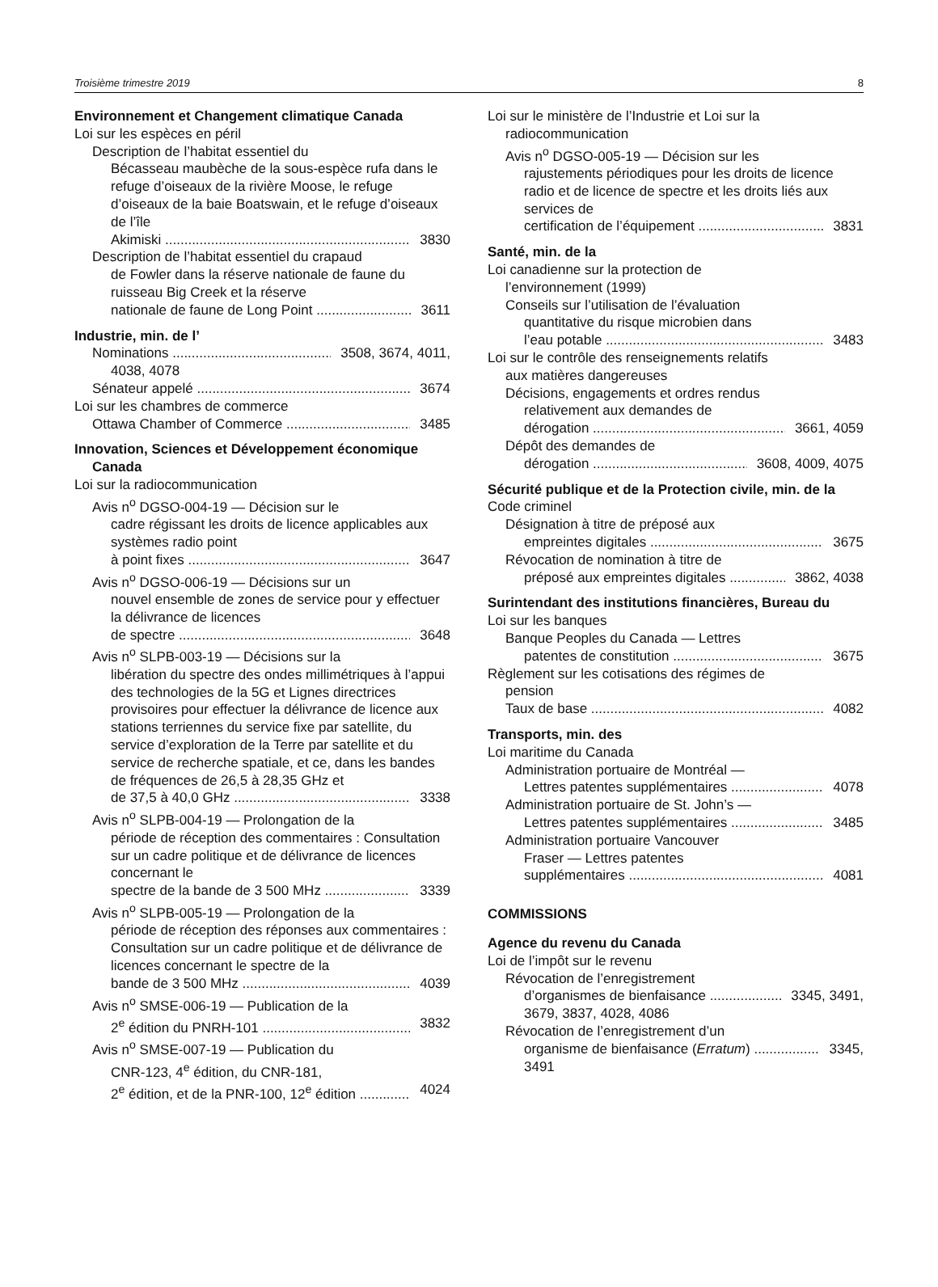Troisième trimestre 2019 8
Environnement et Changement climatique Canada
Loi sur les espèces en péril
Description de l’habitat essentiel du
Bécasseau maubèche de la sous-espèce rufa dans le refuge d’oiseaux de la rivière Moose, le refuge d’oiseaux de la baie Boatswain, et le refuge d’oiseaux de l’île
Akimiski 3830
Description de l’habitat essentiel du crapaud
de Fowler dans la réserve nationale de faune du ruisseau Big Creek et la réserve
nationale de faune de Long Point 3611
Industrie, min. de l’
Nominations 3508, 3674, 4011,
4038, 4078
Sénateur appelé 3674
Loi sur les chambres de commerce
Ottawa Chamber of Commerce 3485
Innovation, Sciences et Développement économique Canada
Loi sur la radiocommunication
Avis n<sup>o</sup> DGSO-004-19 — Décision sur le
cadre régissant les droits de licence applicables aux systèmes radio point
à point fixes 3647
Avis n<sup>o</sup> DGSO-006-19 — Décisions sur un
nouvel ensemble de zones de service pour y effectuer la délivrance de licences
de spectre 3648
Avis n<sup>o</sup> SLPB-003-19 — Décisions sur la
libération du spectre des ondes millimétriques à l’appui des technologies de la 5G et Lignes directrices provisoires pour effectuer la délivrance de licence aux stations terriennes du service fixe par satellite, du service d’exploration de la Terre par satellite et du service de recherche spatiale, et ce, dans les bandes de fréquences de 26,5 à 28,35 GHz et
de 37,5 à 40,0 GHz 3338
Avis n<sup>o</sup> SLPB-004-19 — Prolongation de la
période de réception des commentaires : Consultation sur un cadre politique et de délivrance de licences concernant le
spectre de la bande de 3 500 MHz 3339
Avis n<sup>o</sup> SLPB-005-19 — Prolongation de la
période de réception des réponses aux commentaires : Consultation sur un cadre politique et de délivrance de licences concernant le spectre de la
bande de 3 500 MHz 4039
Avis n<sup>o</sup> SMSE-006-19 — Publication de la
2<sup>e</sup> édition du PNRH-101 3832
Avis n<sup>o</sup> SMSE-007-19 — Publication du
CNR-123, 4<sup>e</sup> édition, du CNR-181,
2<sup>e</sup> édition, et de la PNR-100, 12<sup>e</sup> édition 4024
Loi sur le ministère de l’Industrie et Loi sur la
radiocommunication
Avis n<sup>o</sup> DGSO-005-19 — Décision sur les
rajustements périodiques pour les droits de licence radio et de licence de spectre et les droits liés aux services de
certification de l’équipement 3831
Santé, min. de la
Loi canadienne sur la protection de
l’environnement (1999)
Conseils sur l’utilisation de l’évaluation
quantitative du risque microbien dans
l’eau potable 3483
Loi sur le contrôle des renseignements relatifs
aux matières dangereuses
Décisions, engagements et ordres rendus
relativement aux demandes de
dérogation 3661, 4059
Dépôt des demandes de
dérogation 3608, 4009, 4075
Sécurité publique et de la Protection civile, min. de la
Code criminel
Désignation à titre de préposé aux
empreintes digitales 3675
Révocation de nomination à titre de
préposé aux empreintes digitales 3862, 4038
Surintendant des institutions financières, Bureau du
Loi sur les banques
Banque Peoples du Canada — Lettres
patentes de constitution 3675
Règlement sur les cotisations des régimes de
pension
Taux de base 4082
Transports, min. des
Loi maritime du Canada
Administration portuaire de Montréal —
Lettres patentes supplémentaires 4078
Administration portuaire de St. John’s —
Lettres patentes supplémentaires 3485
Administration portuaire Vancouver
Fraser — Lettres patentes
supplémentaires 4081
COMMISSIONS
Agence du revenu du Canada
Loi de l’impôt sur le revenu
Révocation de l’enregistrement
d’organismes de bienfaisance 3345, 3491,
3679, 3837, 4028, 4086
Révocation de l’enregistrement d’un
organisme de bienfaisance (Erratum) 3345,
3491